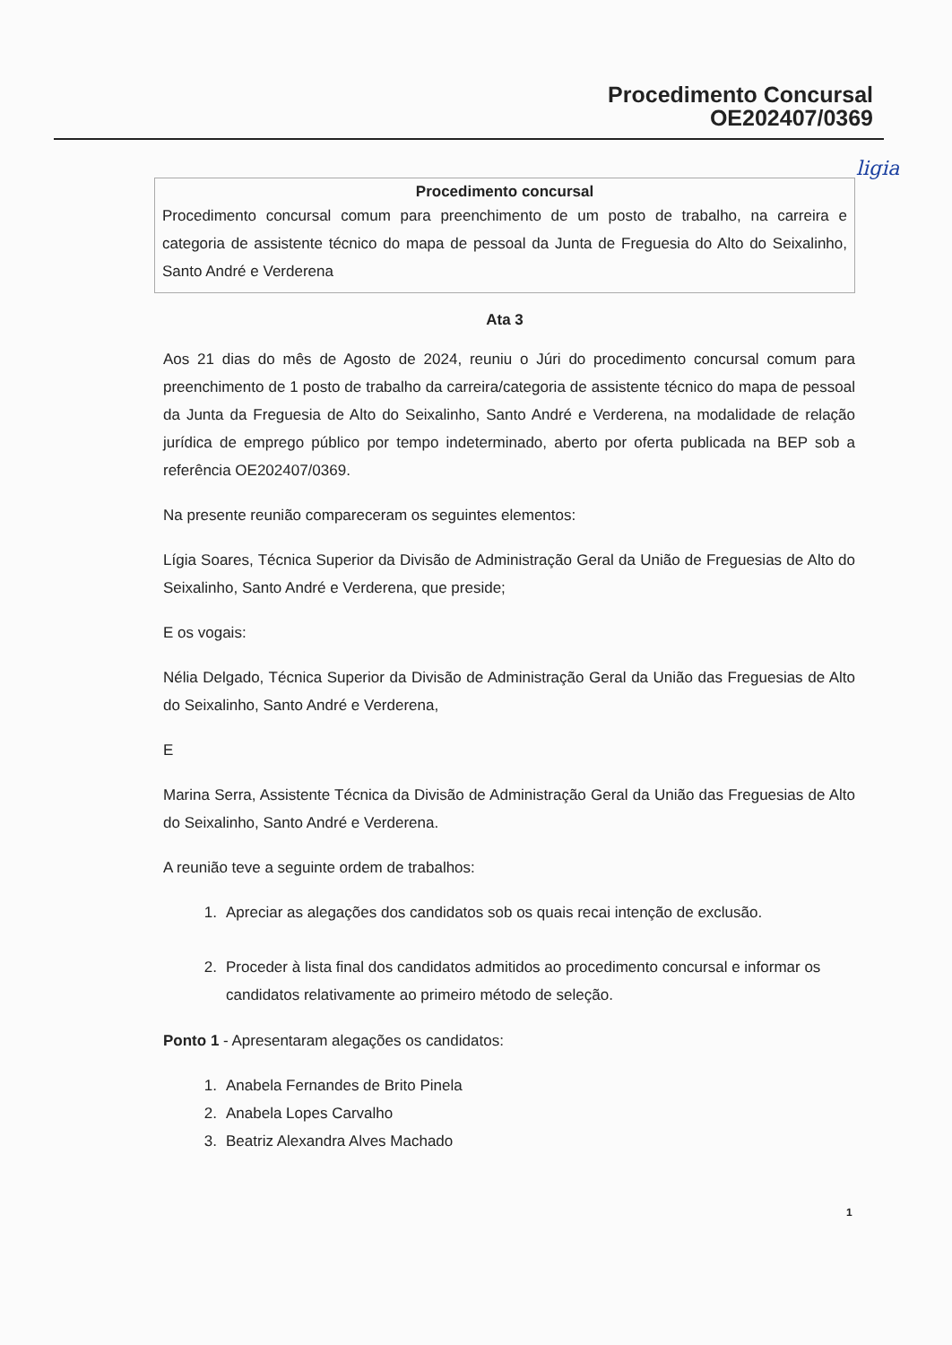Procedimento Concursal
OE202407/0369
ligia
Procedimento concursal
Procedimento concursal comum para preenchimento de um posto de trabalho, na carreira e categoria de assistente técnico do mapa de pessoal da Junta de Freguesia do Alto do Seixalinho, Santo André e Verderena
Ata 3
Aos 21 dias do mês de Agosto de 2024, reuniu o Júri do procedimento concursal comum para preenchimento de 1 posto de trabalho da carreira/categoria de assistente técnico do mapa de pessoal da Junta da Freguesia de Alto do Seixalinho, Santo André e Verderena, na modalidade de relação jurídica de emprego público por tempo indeterminado, aberto por oferta publicada na BEP sob a referência OE202407/0369.
Na presente reunião compareceram os seguintes elementos:
Lígia Soares, Técnica Superior da Divisão de Administração Geral da União de Freguesias de Alto do Seixalinho, Santo André e Verderena, que preside;
E os vogais:
Nélia Delgado, Técnica Superior da Divisão de Administração Geral da União das Freguesias de Alto do Seixalinho, Santo André e Verderena,
E
Marina Serra, Assistente Técnica da Divisão de Administração Geral da União das Freguesias de Alto do Seixalinho, Santo André e Verderena.
A reunião teve a seguinte ordem de trabalhos:
1. Apreciar as alegações dos candidatos sob os quais recai intenção de exclusão.
2. Proceder à lista final dos candidatos admitidos ao procedimento concursal e informar os candidatos relativamente ao primeiro método de seleção.
Ponto 1 - Apresentaram alegações os candidatos:
1. Anabela Fernandes de Brito Pinela
2. Anabela Lopes Carvalho
3. Beatriz Alexandra Alves Machado
1